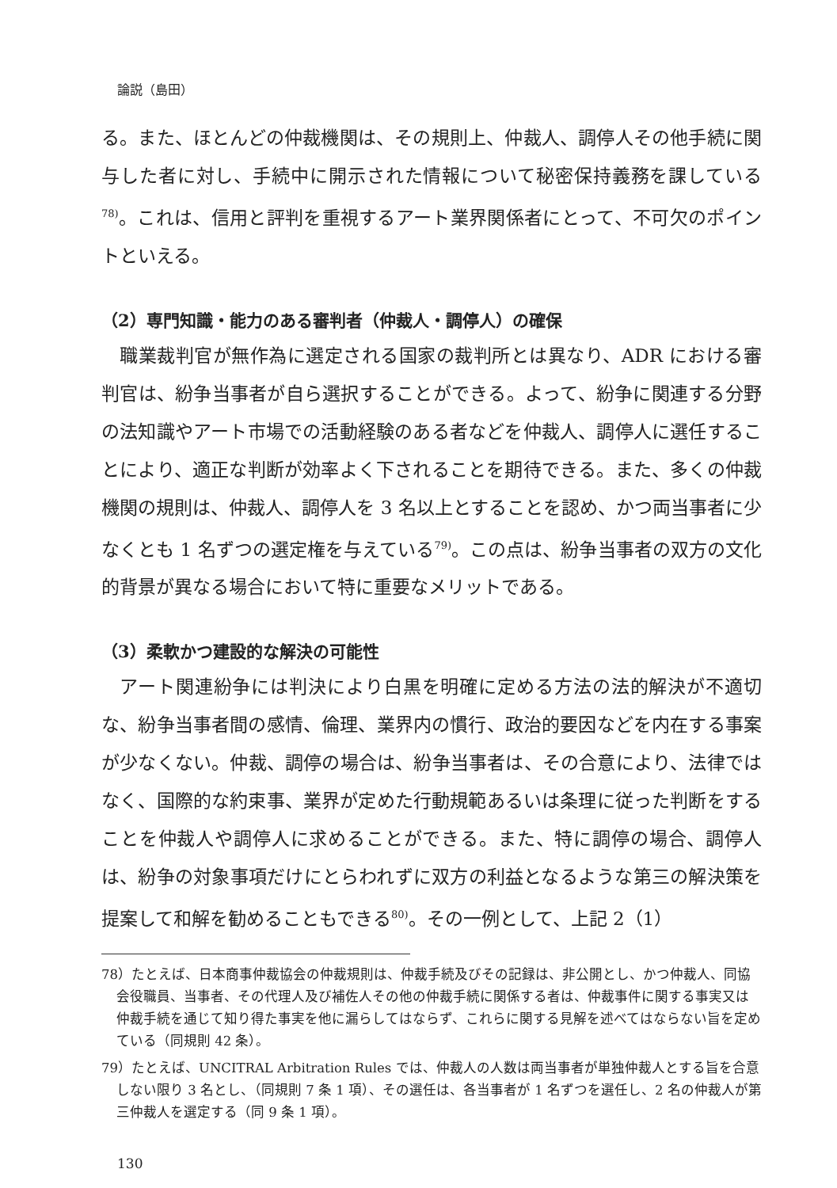論説（島田）
る。また、ほとんどの仲裁機関は、その規則上、仲裁人、調停人その他手続に関与した者に対し、手続中に開示された情報について秘密保持義務を課している<sup>78)</sup>。これは、信用と評判を重視するアート業界関係者にとって、不可欠のポイントといえる。
（2）専門知識・能力のある審判者（仲裁人・調停人）の確保
職業裁判官が無作為に選定される国家の裁判所とは異なり、ADR における審判官は、紛争当事者が自ら選択することができる。よって、紛争に関連する分野の法知識やアート市場での活動経験のある者などを仲裁人、調停人に選任することにより、適正な判断が効率よく下されることを期待できる。また、多くの仲裁機関の規則は、仲裁人、調停人を 3 名以上とすることを認め、かつ両当事者に少なくとも 1 名ずつの選定権を与えている<sup>79)</sup>。この点は、紛争当事者の双方の文化的背景が異なる場合において特に重要なメリットである。
（3）柔軟かつ建設的な解決の可能性
アート関連紛争には判決により白黒を明確に定める方法の法的解決が不適切な、紛争当事者間の感情、倫理、業界内の慣行、政治的要因などを内在する事案が少なくない。仲裁、調停の場合は、紛争当事者は、その合意により、法律ではなく、国際的な約束事、業界が定めた行動規範あるいは条理に従った判断をすることを仲裁人や調停人に求めることができる。また、特に調停の場合、調停人は、紛争の対象事項だけにとらわれずに双方の利益となるような第三の解決策を提案して和解を勧めることもできる<sup>80)</sup>。その一例として、上記 2（1）
78）たとえば、日本商事仲裁協会の仲裁規則は、仲裁手続及びその記録は、非公開とし、かつ仲裁人、同協会役職員、当事者、その代理人及び補佐人その他の仲裁手続に関係する者は、仲裁事件に関する事実又は仲裁手続を通じて知り得た事実を他に漏らしてはならず、これらに関する見解を述べてはならない旨を定めている（同規則 42 条）。
79）たとえば、UNCITRAL Arbitration Rules では、仲裁人の人数は両当事者が単独仲裁人とする旨を合意しない限り 3 名とし、（同規則 7 条 1 項）、その選任は、各当事者が 1 名ずつを選任し、2 名の仲裁人が第三仲裁人を選定する（同 9 条 1 項）。
130